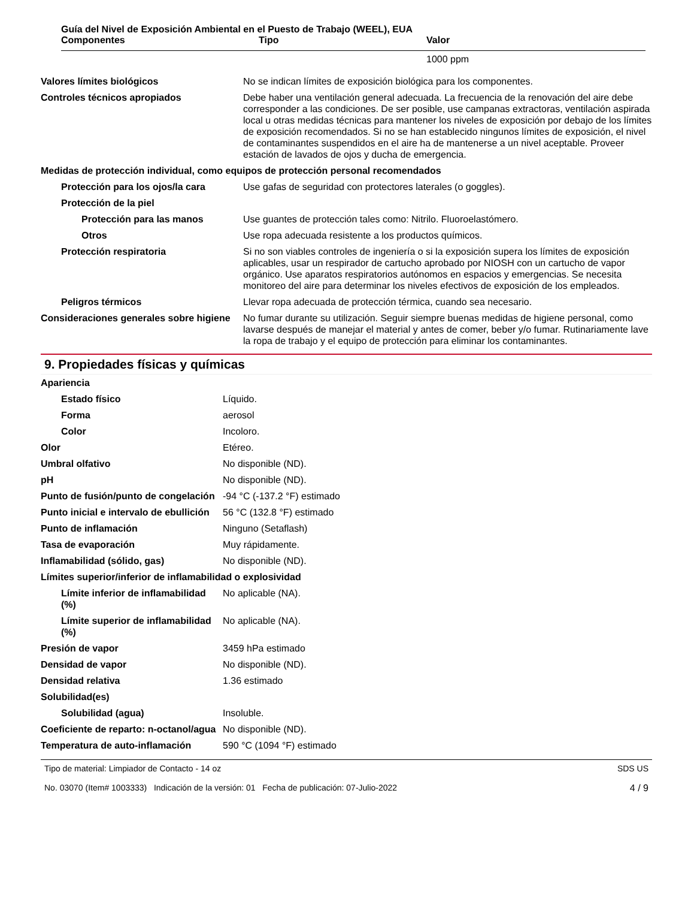Guía del Nivel de Exposición Ambiental en el Puesto de Trabajo (WEEL), EUA
| Componentes | Tipo | Valor |
| --- | --- | --- |
| | | 1000 ppm |
| Valores límites biológicos | No se indican límites de exposición biológica para los componentes. |
| Controles técnicos apropiados | Debe haber una ventilación general adecuada. La frecuencia de la renovación del aire debe corresponder a las condiciones. De ser posible, use campanas extractoras, ventilación aspirada local u otras medidas técnicas para mantener los niveles de exposición por debajo de los límites de exposición recomendados. Si no se han establecido ningunos límites de exposición, el nivel de contaminantes suspendidos en el aire ha de mantenerse a un nivel aceptable. Proveer estación de lavados de ojos y ducha de emergencia. |
| Medidas de protección individual, como equipos de protección personal recomendados | |
| Protección para los ojos/la cara | Use gafas de seguridad con protectores laterales (o goggles). |
| Protección de la piel | |
| Protección para las manos | Use guantes de protección tales como: Nitrilo. Fluoroelastómero. |
| Otros | Use ropa adecuada resistente a los productos químicos. |
| Protección respiratoria | Si no son viables controles de ingeniería o si la exposición supera los límites de exposición aplicables, usar un respirador de cartucho aprobado por NIOSH con un cartucho de vapor orgánico. Use aparatos respiratorios autónomos en espacios y emergencias. Se necesita monitoreo del aire para determinar los niveles efectivos de exposición de los empleados. |
| Peligros térmicos | Llevar ropa adecuada de protección térmica, cuando sea necesario. |
| Consideraciones generales sobre higiene | No fumar durante su utilización. Seguir siempre buenas medidas de higiene personal, como lavarse después de manejar el material y antes de comer, beber y/o fumar. Rutinariamente lave la ropa de trabajo y el equipo de protección para eliminar los contaminantes. |
9. Propiedades físicas y químicas
| Apariencia | |
| Estado físico | Líquido. |
| Forma | aerosol |
| Color | Incoloro. |
| Olor | Etéreo. |
| Umbral olfativo | No disponible (ND). |
| pH | No disponible (ND). |
| Punto de fusión/punto de congelación | -94 °C (-137.2 °F) estimado |
| Punto inicial e intervalo de ebullición | 56 °C (132.8 °F) estimado |
| Punto de inflamación | Ninguno (Setaflash) |
| Tasa de evaporación | Muy rápidamente. |
| Inflamabilidad (sólido, gas) | No disponible (ND). |
| Límites superior/inferior de inflamabilidad o explosividad | |
| Límite inferior de inflamabilidad (%) | No aplicable (NA). |
| Límite superior de inflamabilidad (%) | No aplicable (NA). |
| Presión de vapor | 3459 hPa estimado |
| Densidad de vapor | No disponible (ND). |
| Densidad relativa | 1.36 estimado |
| Solubilidad(es) | |
| Solubilidad (agua) | Insoluble. |
| Coeficiente de reparto: n-octanol/agua | No disponible (ND). |
| Temperatura de auto-inflamación | 590 °C (1094 °F) estimado |
Tipo de material: Limpiador de Contacto - 14 oz
No. 03070 (Item# 1003333) Indicación de la versión: 01 Fecha de publicación: 07-Julio-2022
SDS US
4 / 9